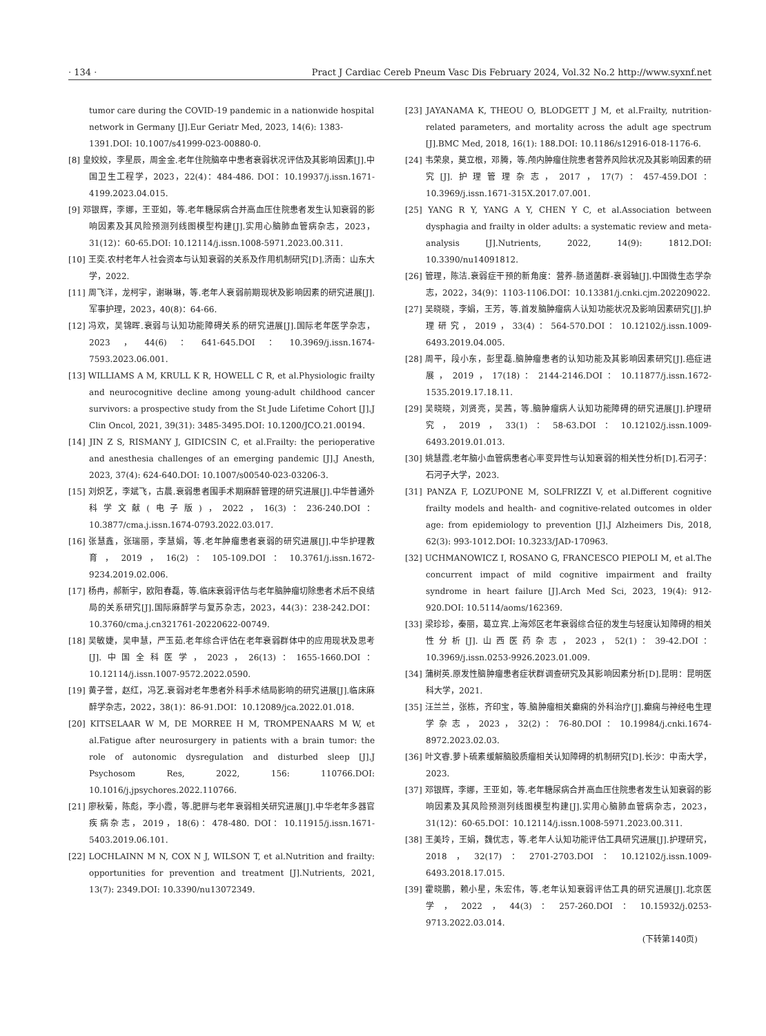· 134 · Pract J Cardiac Cereb Pneum Vasc Dis February 2024, Vol.32 No.2 http://www.syxnf.net
tumor care during the COVID-19 pandemic in a nationwide hospital network in Germany [J].Eur Geriatr Med, 2023, 14(6): 1383-1391.DOI: 10.1007/s41999-023-00880-0.
[8] 皇姣姣，李星辰，周金金.老年住院脑卒中患者衰弱状况评估及其影响因素[J].中国卫生工程学，2023，22(4)：484-486. DOI：10.19937/j.issn.1671-4199.2023.04.015.
[9] 邓银辉，李娜，王亚如，等.老年糖尿病合并高血压住院患者发生认知衰弱的影响因素及其风险预测列线图模型构建[J].实用心脑肺血管病杂志，2023，31(12)：60-65.DOI: 10.12114/j.issn.1008-5971.2023.00.311.
[10] 王奕.农村老年人社会资本与认知衰弱的关系及作用机制研究[D].济南：山东大学，2022.
[11] 周飞洋，龙柯宇，谢琳琳，等.老年人衰弱前期现状及影响因素的研究进展[J].军事护理，2023，40(8)：64-66.
[12] 冯欢，吴锦晖.衰弱与认知功能障碍关系的研究进展[J].国际老年医学杂志，2023，44(6)：641-645.DOI：10.3969/j.issn.1674-7593.2023.06.001.
[13] WILLIAMS A M, KRULL K R, HOWELL C R, et al.Physiologic frailty and neurocognitive decline among young-adult childhood cancer survivors: a prospective study from the St Jude Lifetime Cohort [J].J Clin Oncol, 2021, 39(31): 3485-3495.DOI: 10.1200/JCO.21.00194.
[14] JIN Z S, RISMANY J, GIDICSIN C, et al.Frailty: the perioperative and anesthesia challenges of an emerging pandemic [J].J Anesth, 2023, 37(4): 624-640.DOI: 10.1007/s00540-023-03206-3.
[15] 刘炽艺，李斌飞，古晨.衰弱患者围手术期麻醉管理的研究进展[J].中华普通外科学文献(电子版)，2022，16(3)：236-240.DOI：10.3877/cma.j.issn.1674-0793.2022.03.017.
[16] 张慧鑫，张瑞丽，李慧娟，等.老年肿瘤患者衰弱的研究进展[J].中华护理教育，2019，16(2)：105-109.DOI：10.3761/j.issn.1672-9234.2019.02.006.
[17] 杨冉，郝新宇，欧阳春磊，等.临床衰弱评估与老年脑肿瘤切除患者术后不良结局的关系研究[J].国际麻醉学与复苏杂志，2023，44(3)：238-242.DOI：10.3760/cma.j.cn321761-20220622-00749.
[18] 吴敏婕，吴申慧，严玉茹.老年综合评估在老年衰弱群体中的应用现状及思考[J].中国全科医学，2023，26(13)：1655-1660.DOI：10.12114/j.issn.1007-9572.2022.0590.
[19] 黄子誉，赵红，冯艺.衰弱对老年患者外科手术结局影响的研究进展[J].临床麻醉学杂志，2022，38(1)：86-91.DOI：10.12089/jca.2022.01.018.
[20] KITSELAAR W M, DE MORREE H M, TROMPENAARS M W, et al.Fatigue after neurosurgery in patients with a brain tumor: the role of autonomic dysregulation and disturbed sleep [J].J Psychosom Res, 2022, 156: 110766.DOI: 10.1016/j.jpsychores.2022.110766.
[21] 廖秋菊，陈彪，李小霞，等.肥胖与老年衰弱相关研究进展[J].中华老年多器官疾病杂志，2019，18(6)：478-480. DOI：10.11915/j.issn.1671-5403.2019.06.101.
[22] LOCHLAINN M N, COX N J, WILSON T, et al.Nutrition and frailty: opportunities for prevention and treatment [J].Nutrients, 2021, 13(7): 2349.DOI: 10.3390/nu13072349.
[23] JAYANAMA K, THEOU O, BLODGETT J M, et al.Frailty, nutrition-related parameters, and mortality across the adult age spectrum [J].BMC Med, 2018, 16(1): 188.DOI: 10.1186/s12916-018-1176-6.
[24] 韦荣泉，莫立根，邓腾，等.颅内肿瘤住院患者营养风险状况及其影响因素的研究[J].护理管理杂志，2017，17(7)：457-459.DOI：10.3969/j.issn.1671-315X.2017.07.001.
[25] YANG R Y, YANG A Y, CHEN Y C, et al.Association between dysphagia and frailty in older adults: a systematic review and meta-analysis [J].Nutrients, 2022, 14(9): 1812.DOI: 10.3390/nu14091812.
[26] 管理，陈洁.衰弱症干预的新角度：营养-肠道菌群-衰弱轴[J].中国微生态学杂志，2022，34(9)：1103-1106.DOI：10.13381/j.cnki.cjm.202209022.
[27] 吴晓晓，李娟，王芳，等.首发脑肿瘤病人认知功能状况及影响因素研究[J].护理研究，2019，33(4)：564-570.DOI：10.12102/j.issn.1009-6493.2019.04.005.
[28] 周平，段小东，彭里磊.脑肿瘤患者的认知功能及其影响因素研究[J].癌症进展，2019，17(18)：2144-2146.DOI：10.11877/j.issn.1672-1535.2019.17.18.11.
[29] 吴晓晓，刘贤亮，吴茜，等.脑肿瘤病人认知功能障碍的研究进展[J].护理研究，2019，33(1)：58-63.DOI：10.12102/j.issn.1009-6493.2019.01.013.
[30] 姚慧霞.老年脑小血管病患者心率变异性与认知衰弱的相关性分析[D].石河子：石河子大学，2023.
[31] PANZA F, LOZUPONE M, SOLFRIZZI V, et al.Different cognitive frailty models and health- and cognitive-related outcomes in older age: from epidemiology to prevention [J].J Alzheimers Dis, 2018, 62(3): 993-1012.DOI: 10.3233/JAD-170963.
[32] UCHMANOWICZ I, ROSANO G, FRANCESCO PIEPOLI M, et al.The concurrent impact of mild cognitive impairment and frailty syndrome in heart failure [J].Arch Med Sci, 2023, 19(4): 912-920.DOI: 10.5114/aoms/162369.
[33] 梁珍珍，秦丽，葛立宾.上海郊区老年衰弱综合征的发生与轻度认知障碍的相关性分析[J].山西医药杂志，2023，52(1)：39-42.DOI：10.3969/j.issn.0253-9926.2023.01.009.
[34] 蒲树英.原发性脑肿瘤患者症状群调查研究及其影响因素分析[D].昆明：昆明医科大学，2021.
[35] 汪兰兰，张栋，齐印宝，等.脑肿瘤相关癫痫的外科治疗[J].癫痫与神经电生理学杂志，2023，32(2)：76-80.DOI：10.19984/j.cnki.1674-8972.2023.02.03.
[36] 叶文睿.萝卜硫素缓解脑胶质瘤相关认知障碍的机制研究[D].长沙：中南大学，2023.
[37] 邓银辉，李娜，王亚如，等.老年糖尿病合并高血压住院患者发生认知衰弱的影响因素及其风险预测列线图模型构建[J].实用心脑肺血管病杂志，2023，31(12)：60-65.DOI：10.12114/j.issn.1008-5971.2023.00.311.
[38] 王美玲，王娟，魏优志，等.老年人认知功能评估工具研究进展[J].护理研究，2018，32(17)：2701-2703.DOI：10.12102/j.issn.1009-6493.2018.17.015.
[39] 霍晓鹏，赖小星，朱宏伟，等.老年认知衰弱评估工具的研究进展[J].北京医学，2022，44(3)：257-260.DOI：10.15932/j.0253-9713.2022.03.014.
(下转第140页)